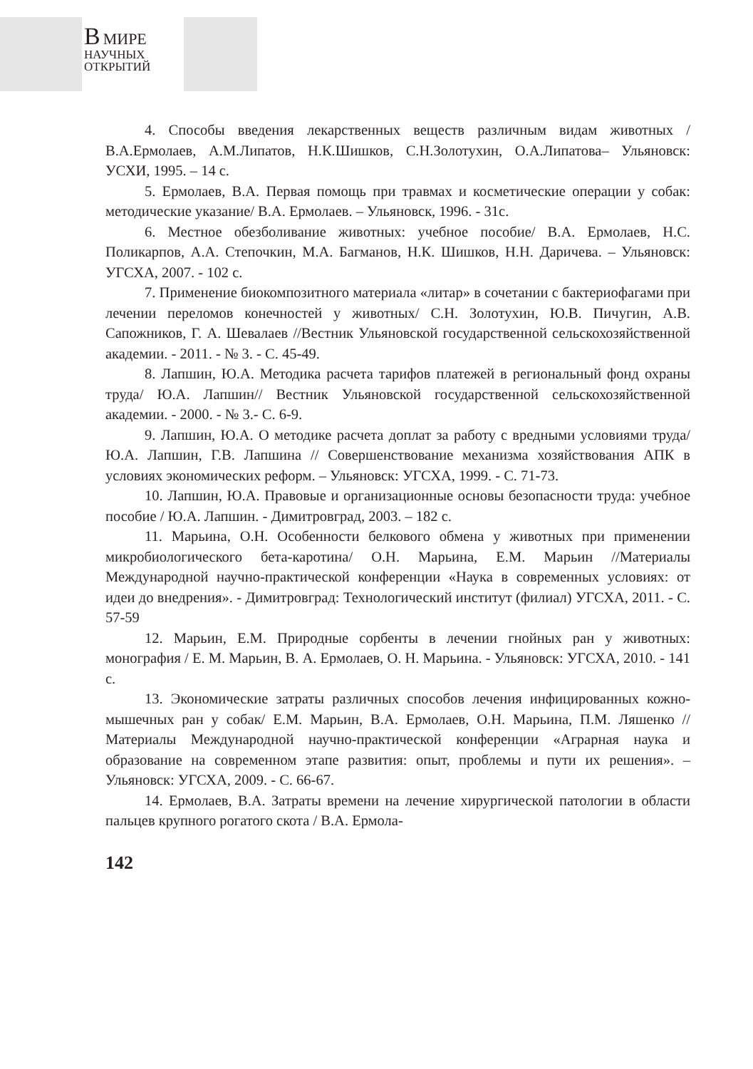В МИРЕ
НАУЧНЫХ
ОТКРЫТИЙ
4. Способы введения лекарственных веществ различным видам животных / В.А.Ермолаев, А.М.Липатов, Н.К.Шишков, С.Н.Золотухин, О.А.Липатова– Ульяновск: УСХИ, 1995. – 14 с.
5. Ермолаев, В.А. Первая помощь при травмах и косметические операции у собак: методические указание/ В.А. Ермолаев. – Ульяновск, 1996. - 31с.
6. Местное обезболивание животных: учебное пособие/ В.А. Ермолаев, Н.С. Поликарпов, А.А. Степочкин, М.А. Багманов, Н.К. Шишков, Н.Н. Даричева. – Ульяновск: УГСХА, 2007. - 102 с.
7. Применение биокомпозитного материала «литар» в сочетании с бактериофагами при лечении переломов конечностей у животных/ С.Н. Золотухин, Ю.В. Пичугин, А.В. Сапожников, Г. А. Шевалаев //Вестник Ульяновской государственной сельскохозяйственной академии. - 2011. - № 3. - С. 45-49.
8. Лапшин, Ю.А. Методика расчета тарифов платежей в региональный фонд охраны труда/ Ю.А. Лапшин// Вестник Ульяновской государственной сельскохозяйственной академии. - 2000. - № 3.- С. 6-9.
9. Лапшин, Ю.А. О методике расчета доплат за работу с вредными условиями труда/ Ю.А. Лапшин, Г.В. Лапшина // Совершенствование механизма хозяйствования АПК в условиях экономических реформ. – Ульяновск: УГСХА, 1999. - С. 71-73.
10. Лапшин, Ю.А. Правовые и организационные основы безопасности труда: учебное пособие / Ю.А. Лапшин. - Димитровград, 2003. – 182 с.
11. Марьина, О.Н. Особенности белкового обмена у животных при применении микробиологического бета-каротина/ О.Н. Марьина, Е.М. Марьин //Материалы Международной научно-практической конференции «Наука в современных условиях: от идеи до внедрения». - Димитровград: Технологический институт (филиал) УГСХА, 2011. - С. 57-59
12. Марьин, Е.М. Природные сорбенты в лечении гнойных ран у животных: монография / Е. М. Марьин, В. А. Ермолаев, О. Н. Марьина. - Ульяновск: УГСХА, 2010. - 141 с.
13. Экономические затраты различных способов лечения инфицированных кожно-мышечных ран у собак/ Е.М. Марьин, В.А. Ермолаев, О.Н. Марьина, П.М. Ляшенко //Материалы Международной научно-практической конференции «Аграрная наука и образование на современном этапе развития: опыт, проблемы и пути их решения». – Ульяновск: УГСХА, 2009. - С. 66-67.
14. Ермолаев, В.А. Затраты времени на лечение хирургической патологии в области пальцев крупного рогатого скота / В.А. Ермола-
142